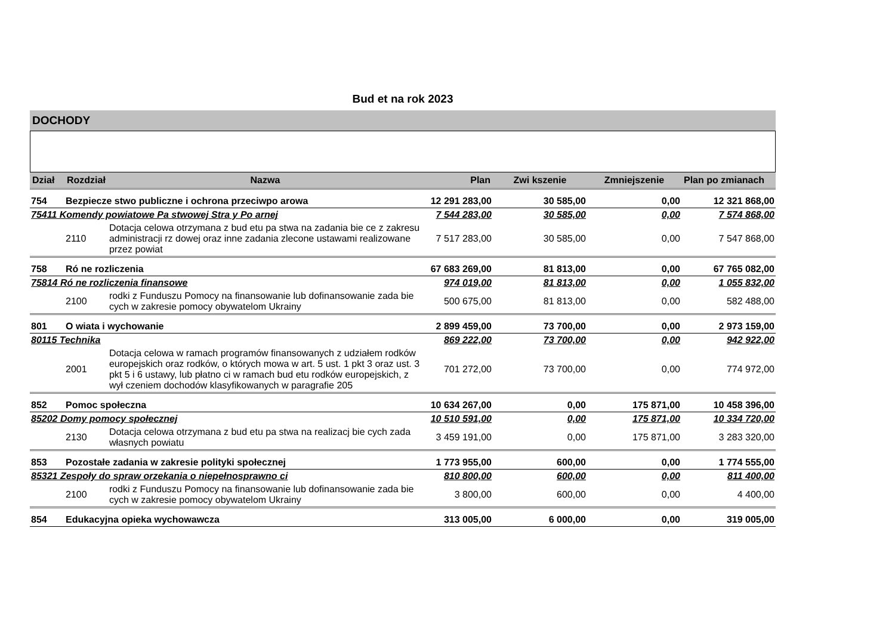Bud et na rok 2023
DOCHODY
| Dział | Rozdział | Nazwa | Plan | Zwi kszenie | Zmniejszenie | Plan po zmianach |
| --- | --- | --- | --- | --- | --- | --- |
| 754 | Bezpiecze stwo publiczne i ochrona przeciwpo arowa | | 12 291 283,00 | 30 585,00 | 0,00 | 12 321 868,00 |
| 75411 Komendy powiatowe Pa stwowej Stra y Po arnej | | | 7 544 283,00 | 30 585,00 | 0,00 | 7 574 868,00 |
| | 2110 | Dotacja celowa otrzymana z bud etu pa stwa na zadania bie ce z zakresu administracji rz dowej oraz inne zadania zlecone ustawami realizowane przez powiat | 7 517 283,00 | 30 585,00 | 0,00 | 7 547 868,00 |
| 758 | Ró ne rozliczenia | | 67 683 269,00 | 81 813,00 | 0,00 | 67 765 082,00 |
| 75814 Ró ne rozliczenia finansowe | | | 974 019,00 | 81 813,00 | 0,00 | 1 055 832,00 |
| | 2100 | rodki z Funduszu Pomocy na finansowanie lub dofinansowanie zada bie cych w zakresie pomocy obywatelom Ukrainy | 500 675,00 | 81 813,00 | 0,00 | 582 488,00 |
| 801 | O wiata i wychowanie | | 2 899 459,00 | 73 700,00 | 0,00 | 2 973 159,00 |
| 80115 Technika | | | 869 222,00 | 73 700,00 | 0,00 | 942 922,00 |
| | 2001 | Dotacja celowa w ramach programów finansowanych z udziałem rodków europejskich oraz rodków, o których mowa w art. 5 ust. 1 pkt 3 oraz ust. 3 pkt 5 i 6 ustawy, lub płatno ci w ramach bud etu rodków europejskich, z wył czeniem dochodów klasyfikowanych w paragrafie 205 | 701 272,00 | 73 700,00 | 0,00 | 774 972,00 |
| 852 | Pomoc społeczna | | 10 634 267,00 | 0,00 | 175 871,00 | 10 458 396,00 |
| 85202 Domy pomocy społecznej | | | 10 510 591,00 | 0,00 | 175 871,00 | 10 334 720,00 |
| | 2130 | Dotacja celowa otrzymana z bud etu pa stwa na realizacj bie cych zada własnych powiatu | 3 459 191,00 | 0,00 | 175 871,00 | 3 283 320,00 |
| 853 | Pozostałe zadania w zakresie polityki społecznej | | 1 773 955,00 | 600,00 | 0,00 | 1 774 555,00 |
| 85321 Zespoły do spraw orzekania o niepełnosprawno ci | | | 810 800,00 | 600,00 | 0,00 | 811 400,00 |
| | 2100 | rodki z Funduszu Pomocy na finansowanie lub dofinansowanie zada bie cych w zakresie pomocy obywatelom Ukrainy | 3 800,00 | 600,00 | 0,00 | 4 400,00 |
| 854 | Edukacyjna opieka wychowawcza | | 313 005,00 | 6 000,00 | 0,00 | 319 005,00 |